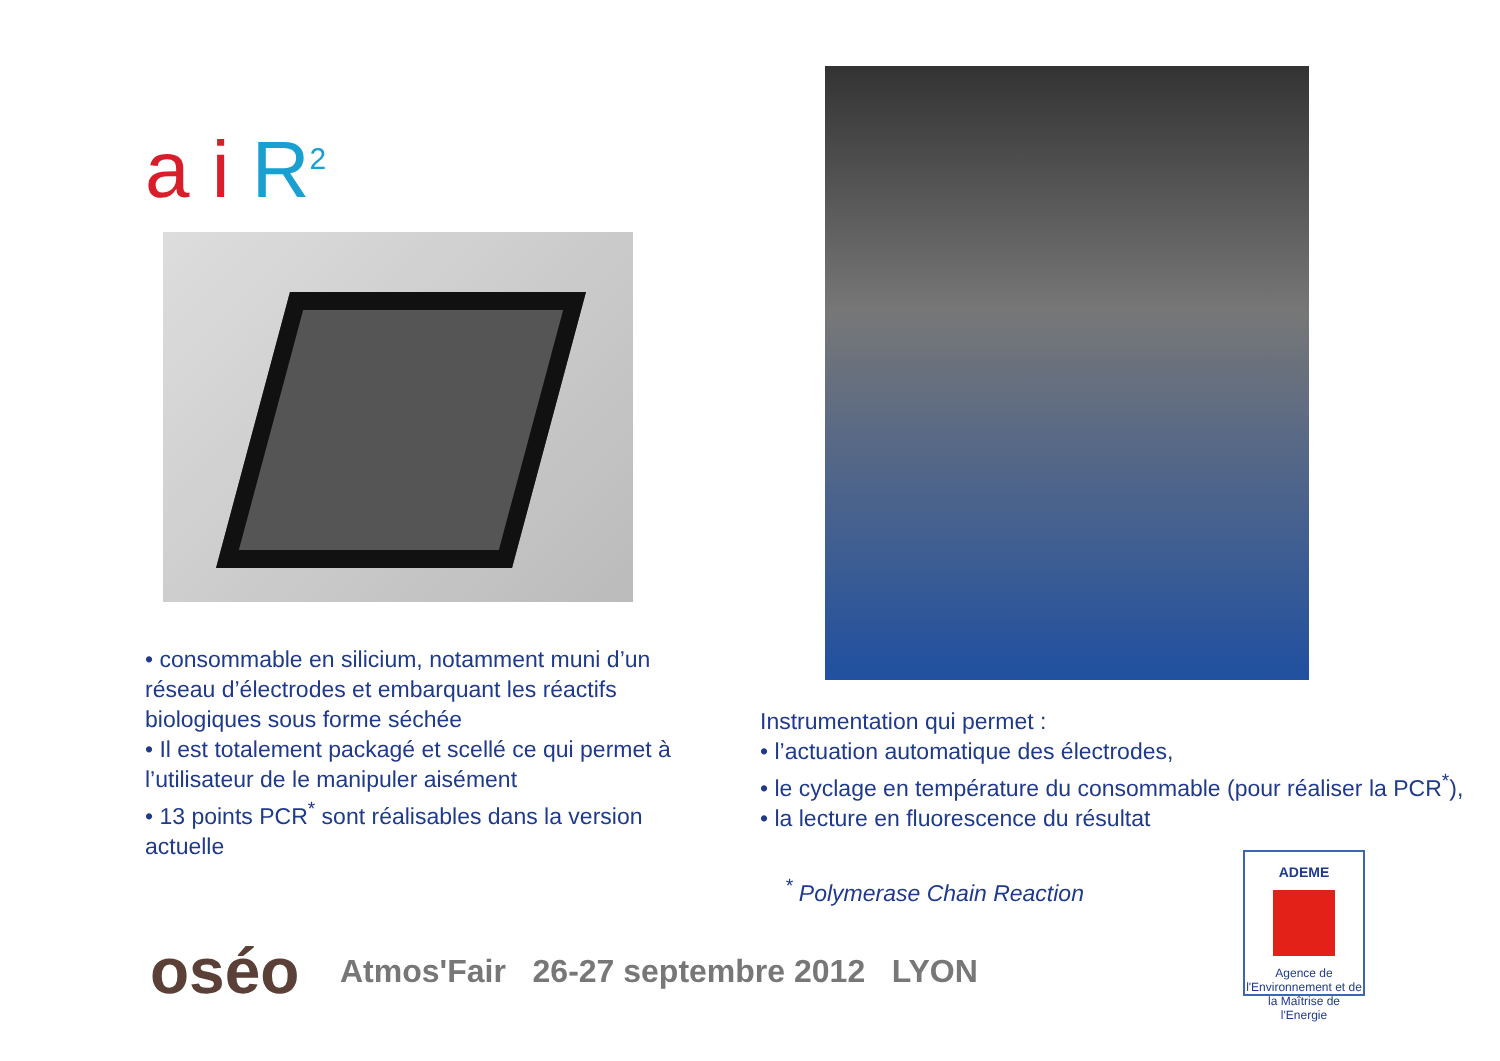a i R<sup>2</sup>
• consommable en silicium, notamment muni d’un réseau d’électrodes et embarquant les réactifs biologiques sous forme séchée
• Il est totalement packagé et scellé ce qui permet à l’utilisateur de le manipuler aisément
• 13 points PCR<sup>*</sup> sont réalisables dans la version actuelle
Instrumentation qui permet :
• l’actuation automatique des électrodes,
• le cyclage en température du consommable (pour réaliser la PCR<sup>*</sup>),
• la lecture en fluorescence du résultat
<sup>*</sup> Polymerase Chain Reaction
oséo
Atmos'Fair 26-27 septembre 2012 LYON
ADEME
Agence de l'Environnement et de la Maîtrise de l'Energie